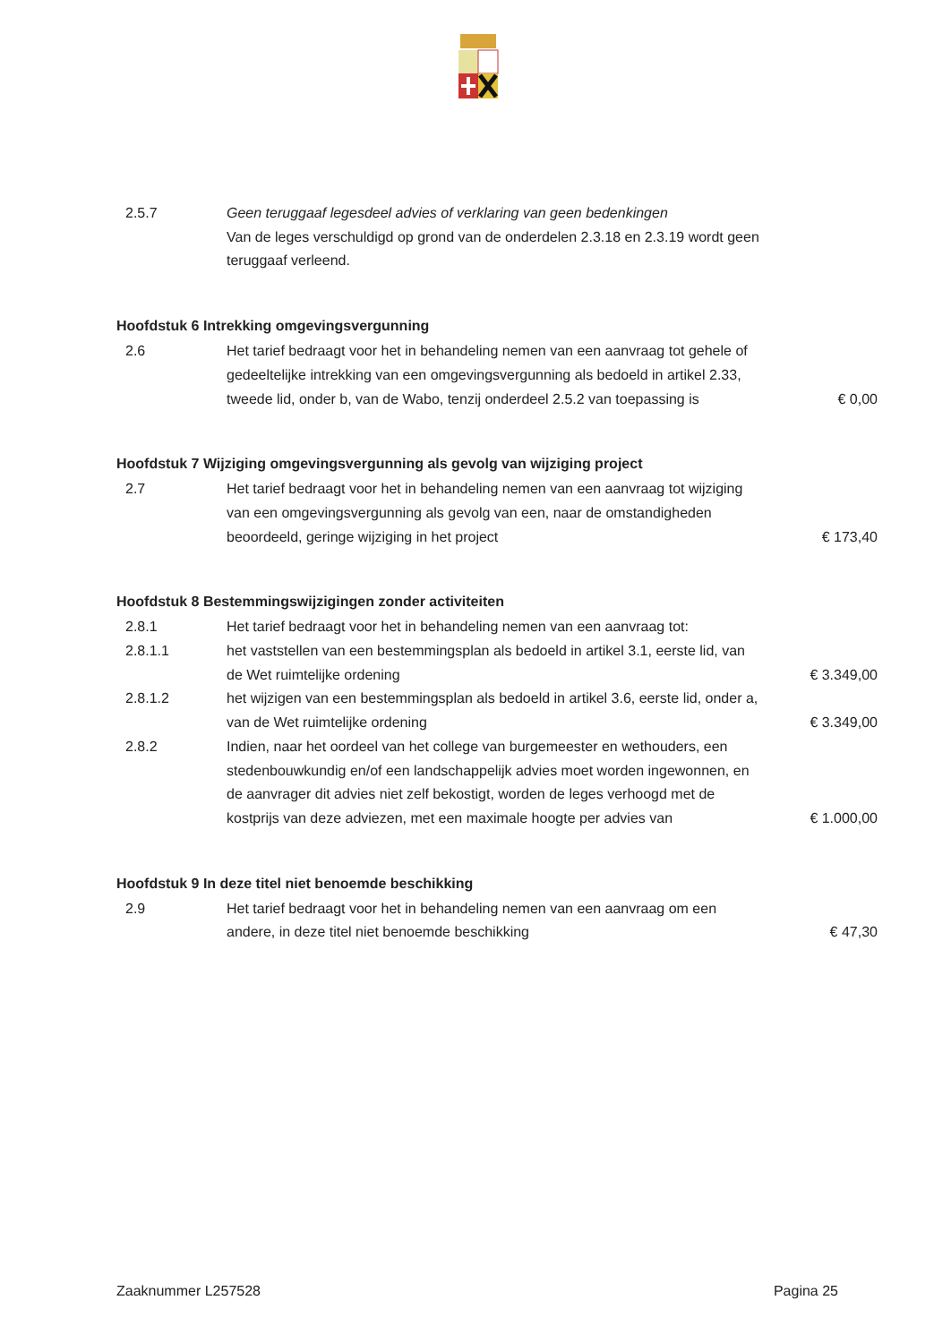| 2.5.7 | Geen teruggaaf legesdeel advies of verklaring van geen bedenkingen Van de leges verschuldigd op grond van de onderdelen 2.3.18 en 2.3.19 wordt geen teruggaaf verleend. | |
Hoofdstuk 6 Intrekking omgevingsvergunning
| 2.6 | Het tarief bedraagt voor het in behandeling nemen van een aanvraag tot gehele of gedeeltelijke intrekking van een omgevingsvergunning als bedoeld in artikel 2.33, tweede lid, onder b, van de Wabo, tenzij onderdeel 2.5.2 van toepassing is | € 0,00 |
Hoofdstuk 7 Wijziging omgevingsvergunning als gevolg van wijziging project
| 2.7 | Het tarief bedraagt voor het in behandeling nemen van een aanvraag tot wijziging van een omgevingsvergunning als gevolg van een, naar de omstandigheden beoordeeld, geringe wijziging in het project | € 173,40 |
Hoofdstuk 8 Bestemmingswijzigingen zonder activiteiten
| 2.8.1 | Het tarief bedraagt voor het in behandeling nemen van een aanvraag tot: | |
| 2.8.1.1 | het vaststellen van een bestemmingsplan als bedoeld in artikel 3.1, eerste lid, van de Wet ruimtelijke ordening | € 3.349,00 |
| 2.8.1.2 | het wijzigen van een bestemmingsplan als bedoeld in artikel 3.6, eerste lid, onder a, van de Wet ruimtelijke ordening | € 3.349,00 |
| 2.8.2 | Indien, naar het oordeel van het college van burgemeester en wethouders, een stedenbouwkundig en/of een landschappelijk advies moet worden ingewonnen, en de aanvrager dit advies niet zelf bekostigt, worden de leges verhoogd met de kostprijs van deze adviezen, met een maximale hoogte per advies van | € 1.000,00 |
Hoofdstuk 9 In deze titel niet benoemde beschikking
| 2.9 | Het tarief bedraagt voor het in behandeling nemen van een aanvraag om een andere, in deze titel niet benoemde beschikking | € 47,30 |
Zaaknummer L257528 Pagina 25